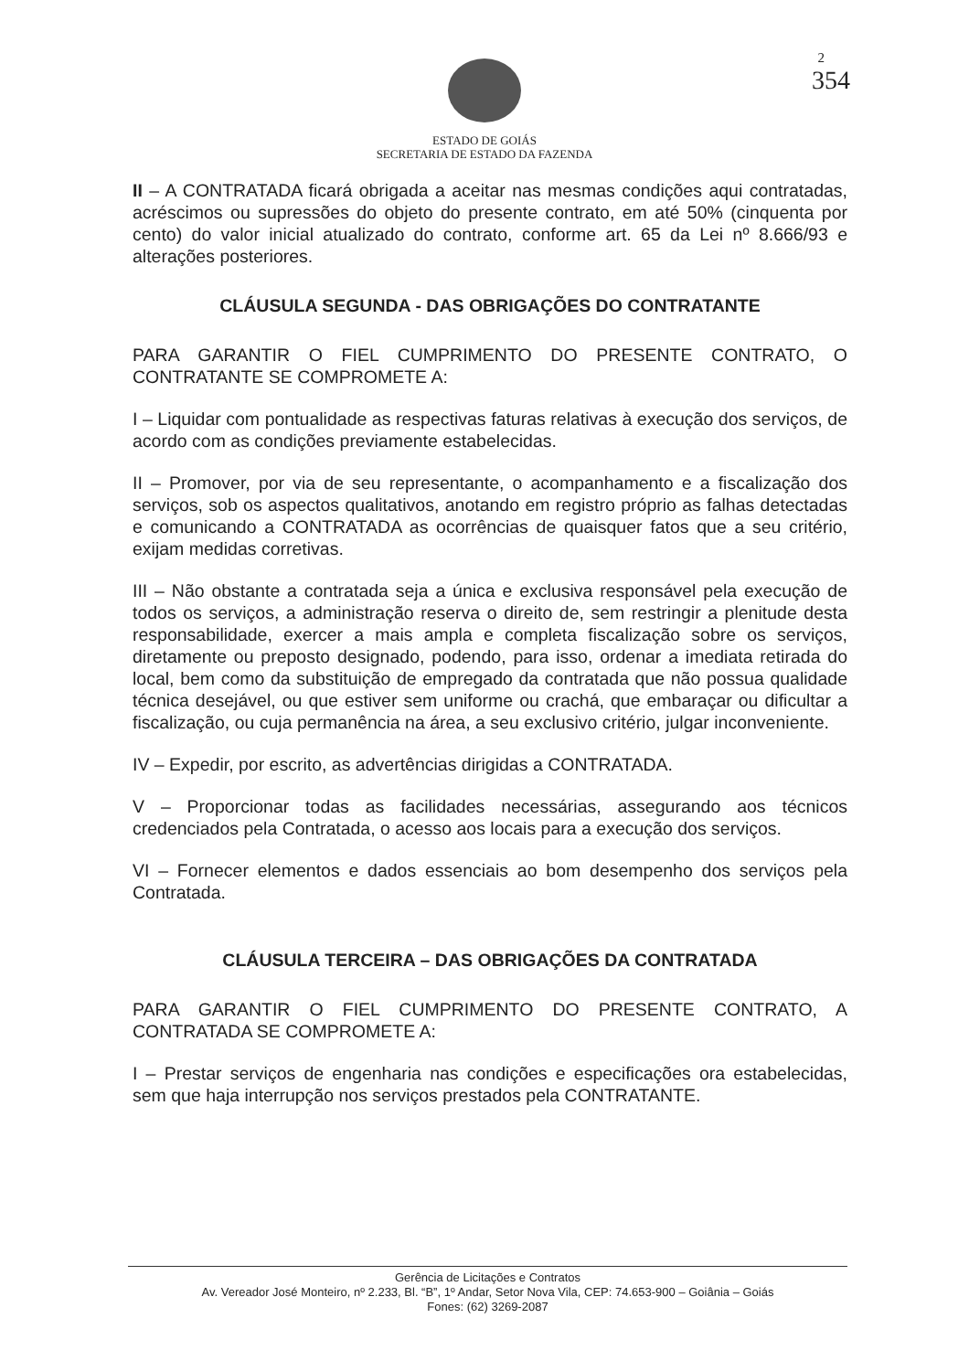2
354
ESTADO DE GOIÁS
SECRETARIA DE ESTADO DA FAZENDA
II – A CONTRATADA ficará obrigada a aceitar nas mesmas condições aqui contratadas, acréscimos ou supressões do objeto do presente contrato, em até 50% (cinquenta por cento) do valor inicial atualizado do contrato, conforme art. 65 da Lei nº 8.666/93 e alterações posteriores.
CLÁUSULA SEGUNDA - DAS OBRIGAÇÕES DO CONTRATANTE
PARA GARANTIR O FIEL CUMPRIMENTO DO PRESENTE CONTRATO, O CONTRATANTE SE COMPROMETE A:
I – Liquidar com pontualidade as respectivas faturas relativas à execução dos serviços, de acordo com as condições previamente estabelecidas.
II – Promover, por via de seu representante, o acompanhamento e a fiscalização dos serviços, sob os aspectos qualitativos, anotando em registro próprio as falhas detectadas e comunicando a CONTRATADA as ocorrências de quaisquer fatos que a seu critério, exijam medidas corretivas.
III – Não obstante a contratada seja a única e exclusiva responsável pela execução de todos os serviços, a administração reserva o direito de, sem restringir a plenitude desta responsabilidade, exercer a mais ampla e completa fiscalização sobre os serviços, diretamente ou preposto designado, podendo, para isso, ordenar a imediata retirada do local, bem como da substituição de empregado da contratada que não possua qualidade técnica desejável, ou que estiver sem uniforme ou crachá, que embaraçar ou dificultar a fiscalização, ou cuja permanência na área, a seu exclusivo critério, julgar inconveniente.
IV – Expedir, por escrito, as advertências dirigidas a CONTRATADA.
V – Proporcionar todas as facilidades necessárias, assegurando aos técnicos credenciados pela Contratada, o acesso aos locais para a execução dos serviços.
VI – Fornecer elementos e dados essenciais ao bom desempenho dos serviços pela Contratada.
CLÁUSULA TERCEIRA – DAS OBRIGAÇÕES DA CONTRATADA
PARA GARANTIR O FIEL CUMPRIMENTO DO PRESENTE CONTRATO, A CONTRATADA SE COMPROMETE A:
I – Prestar serviços de engenharia nas condições e especificações ora estabelecidas, sem que haja interrupção nos serviços prestados pela CONTRATANTE.
Gerência de Licitações e Contratos
Av. Vereador José Monteiro, nº 2.233, Bl. “B”, 1º Andar, Setor Nova Vila, CEP: 74.653-900 – Goiânia – Goiás
Fones: (62) 3269-2087